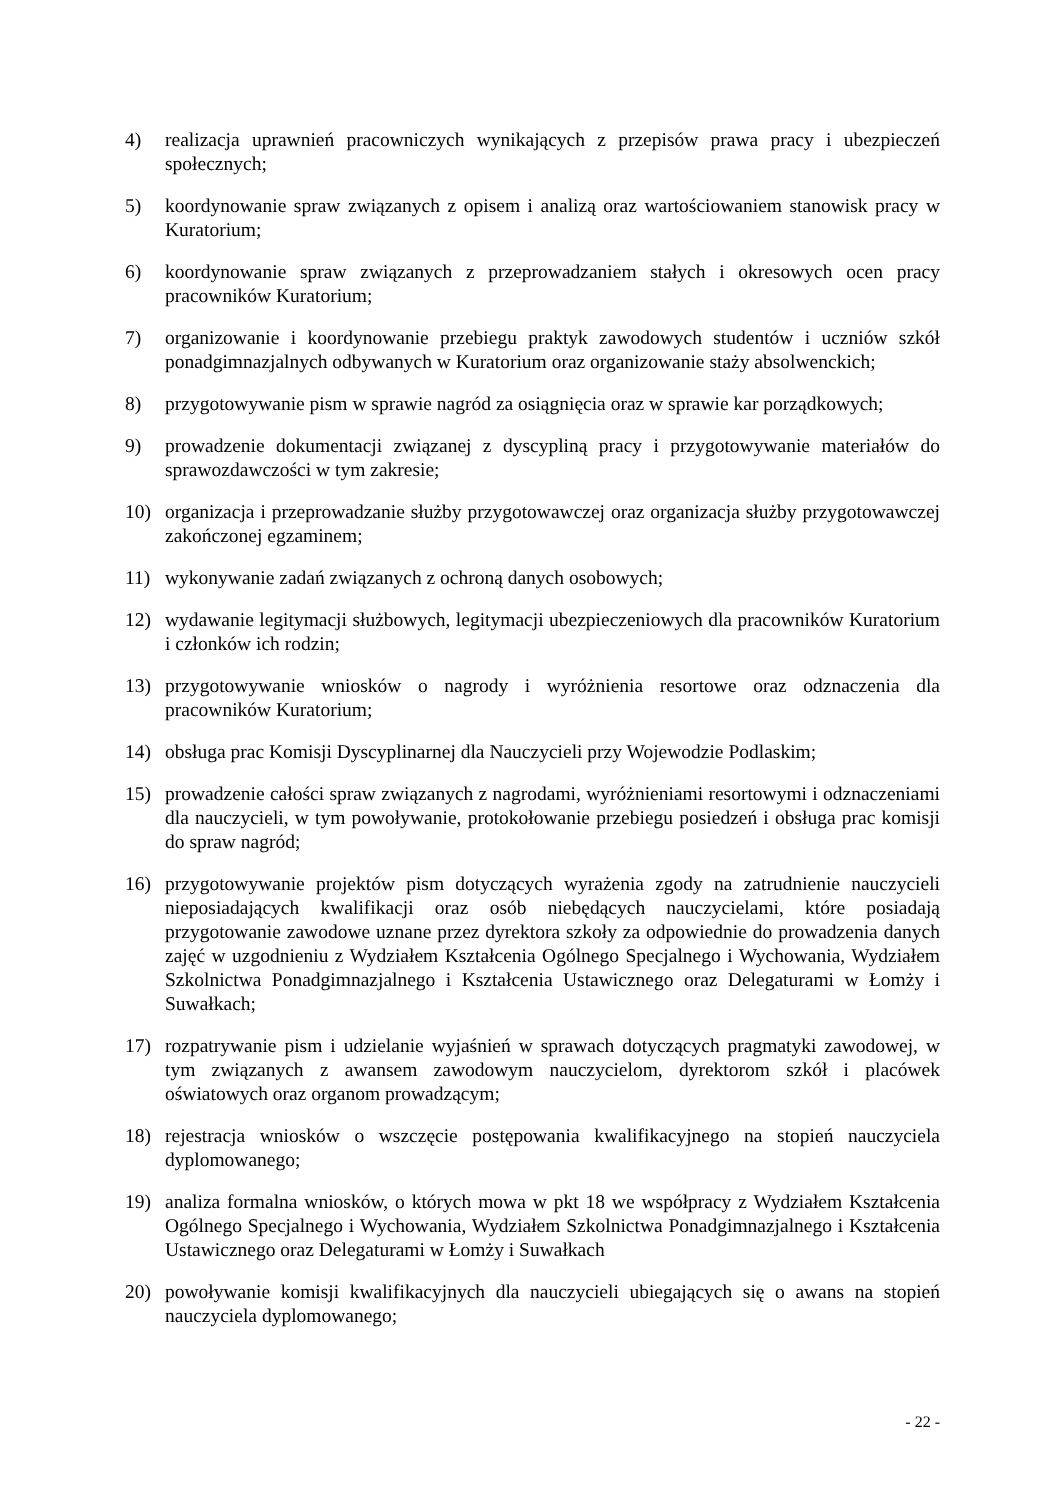4) realizacja uprawnień pracowniczych wynikających z przepisów prawa pracy i ubezpieczeń społecznych;
5) koordynowanie spraw związanych z opisem i analizą oraz wartościowaniem stanowisk pracy w Kuratorium;
6) koordynowanie spraw związanych z przeprowadzaniem stałych i okresowych ocen pracy pracowników Kuratorium;
7) organizowanie i koordynowanie przebiegu praktyk zawodowych studentów i uczniów szkół ponadgimnazjalnych odbywanych w Kuratorium oraz organizowanie staży absolwenckich;
8) przygotowywanie pism w sprawie nagród za osiągnięcia oraz w sprawie kar porządkowych;
9) prowadzenie dokumentacji związanej z dyscypliną pracy i przygotowywanie materiałów do sprawozdawczości w tym zakresie;
10) organizacja i przeprowadzanie służby przygotowawczej oraz organizacja służby przygotowawczej zakończonej egzaminem;
11) wykonywanie zadań związanych z ochroną danych osobowych;
12) wydawanie legitymacji służbowych, legitymacji ubezpieczeniowych dla pracowników Kuratorium i członków ich rodzin;
13) przygotowywanie wniosków o nagrody i wyróżnienia resortowe oraz odznaczenia dla pracowników Kuratorium;
14) obsługa prac Komisji Dyscyplinarnej dla Nauczycieli przy Wojewodzie Podlaskim;
15) prowadzenie całości spraw związanych z nagrodami, wyróżnieniami resortowymi i odznaczeniami dla nauczycieli, w tym powoływanie, protokołowanie przebiegu posiedzeń i obsługa prac komisji do spraw nagród;
16) przygotowywanie projektów pism dotyczących wyrażenia zgody na zatrudnienie nauczycieli nieposiadających kwalifikacji oraz osób niebędących nauczycielami, które posiadają przygotowanie zawodowe uznane przez dyrektora szkoły za odpowiednie do prowadzenia danych zajęć w uzgodnieniu z Wydziałem Kształcenia Ogólnego Specjalnego i Wychowania, Wydziałem Szkolnictwa Ponadgimnazjalnego i Kształcenia Ustawicznego oraz Delegaturami w Łomży i Suwałkach;
17) rozpatrywanie pism i udzielanie wyjaśnień w sprawach dotyczących pragmatyki zawodowej, w tym związanych z awansem zawodowym nauczycielom, dyrektorom szkół i placówek oświatowych oraz organom prowadzącym;
18) rejestracja wniosków o wszczęcie postępowania kwalifikacyjnego na stopień nauczyciela dyplomowanego;
19) analiza formalna wniosków, o których mowa w pkt 18 we współpracy z Wydziałem Kształcenia Ogólnego Specjalnego i Wychowania, Wydziałem Szkolnictwa Ponadgimnazjalnego i Kształcenia Ustawicznego oraz Delegaturami w Łomży i Suwałkach
20) powoływanie komisji kwalifikacyjnych dla nauczycieli ubiegających się o awans na stopień nauczyciela dyplomowanego;
- 22 -